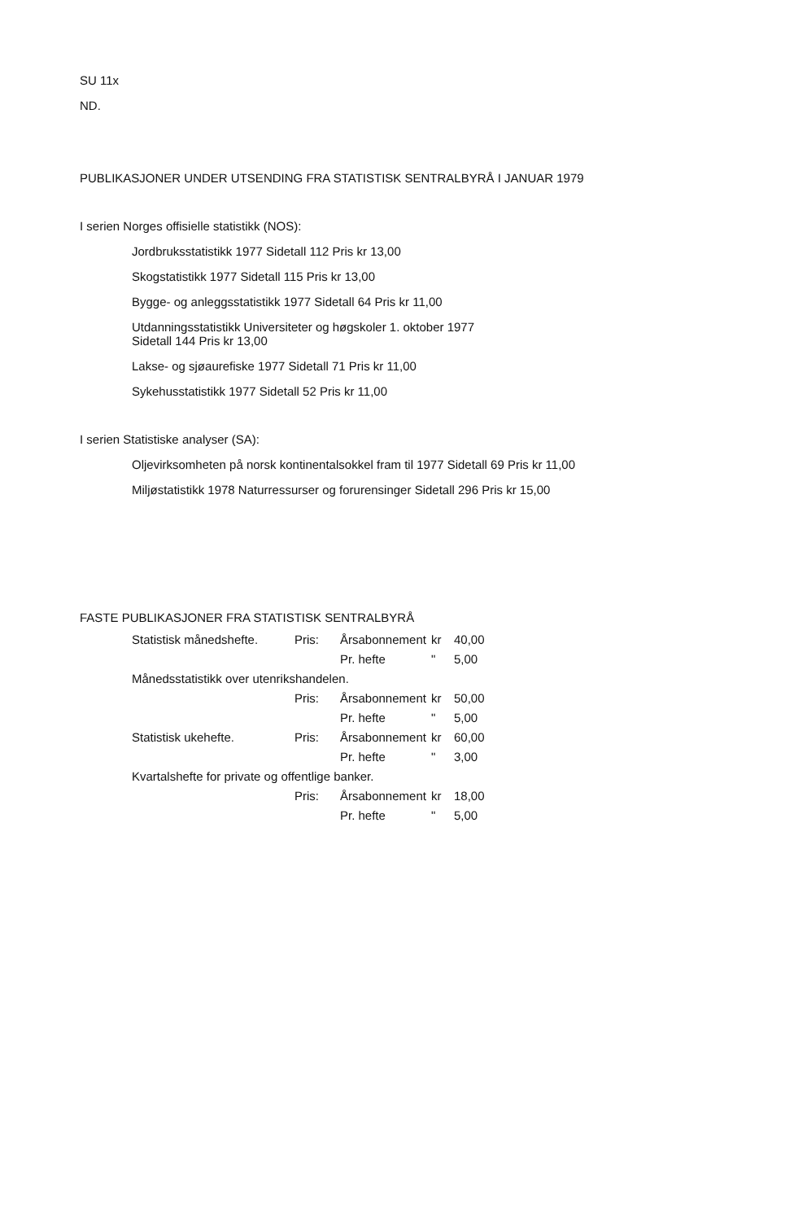SU 11x
ND.
PUBLIKASJONER UNDER UTSENDING FRA STATISTISK SENTRALBYRÅ I JANUAR 1979
I serien Norges offisielle statistikk (NOS):
Jordbruksstatistikk 1977 Sidetall 112 Pris kr 13,00
Skogstatistikk 1977 Sidetall 115 Pris kr 13,00
Bygge- og anleggsstatistikk 1977 Sidetall 64 Pris kr 11,00
Utdanningsstatistikk Universiteter og høgskoler 1. oktober 1977
Sidetall 144 Pris kr 13,00
Lakse- og sjøaurefiske 1977 Sidetall 71 Pris kr 11,00
Sykehusstatistikk 1977 Sidetall 52 Pris kr 11,00
I serien Statistiske analyser (SA):
Oljevirksomheten på norsk kontinentalsokkel fram til 1977 Sidetall 69 Pris kr 11,00
Miljøstatistikk 1978 Naturressurser og forurensinger Sidetall 296 Pris kr 15,00
FASTE PUBLIKASJONER FRA STATISTISK SENTRALBYRÅ
| Statistisk månedshefte. | Pris: | Årsabonnement | kr | 40,00 |
| | | Pr. hefte | " | 5,00 |
| Månedsstatistikk over utenrikshandelen. | | | | |
| | Pris: | Årsabonnement | kr | 50,00 |
| | | Pr. hefte | " | 5,00 |
| Statistisk ukehefte. | Pris: | Årsabonnement | kr | 60,00 |
| | | Pr. hefte | " | 3,00 |
| Kvartalshefte for private og offentlige banker. | | | | |
| | Pris: | Årsabonnement | kr | 18,00 |
| | | Pr. hefte | " | 5,00 |